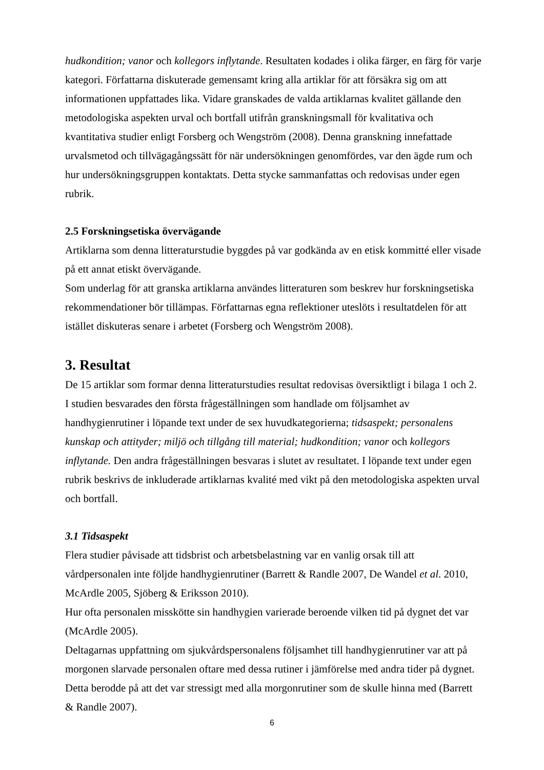hudkondition; vanor och kollegors inflytande. Resultaten kodades i olika färger, en färg för varje kategori. Författarna diskuterade gemensamt kring alla artiklar för att försäkra sig om att informationen uppfattades lika. Vidare granskades de valda artiklarnas kvalitet gällande den metodologiska aspekten urval och bortfall utifrån granskningsmall för kvalitativa och kvantitativa studier enligt Forsberg och Wengström (2008). Denna granskning innefattade urvalsmetod och tillvägagångssätt för när undersökningen genomfördes, var den ägde rum och hur undersökningsgruppen kontaktats. Detta stycke sammanfattas och redovisas under egen rubrik.
2.5 Forskningsetiska övervägande
Artiklarna som denna litteraturstudie byggdes på var godkända av en etisk kommitté eller visade på ett annat etiskt övervägande.
Som underlag för att granska artiklarna användes litteraturen som beskrev hur forskningsetiska rekommendationer bör tillämpas. Författarnas egna reflektioner uteslöts i resultatdelen för att istället diskuteras senare i arbetet (Forsberg och Wengström 2008).
3. Resultat
De 15 artiklar som formar denna litteraturstudies resultat redovisas översiktligt i bilaga 1 och 2. I studien besvarades den första frågeställningen som handlade om följsamhet av handhygienrutiner i löpande text under de sex huvudkategorierna; tidsaspekt; personalens kunskap och attityder; miljö och tillgång till material; hudkondition; vanor och kollegors inflytande. Den andra frågeställningen besvaras i slutet av resultatet. I löpande text under egen rubrik beskrivs de inkluderade artiklarnas kvalité med vikt på den metodologiska aspekten urval och bortfall.
3.1 Tidsaspekt
Flera studier påvisade att tidsbrist och arbetsbelastning var en vanlig orsak till att vårdpersonalen inte följde handhygienrutiner (Barrett & Randle 2007, De Wandel et al. 2010, McArdle 2005, Sjöberg & Eriksson 2010).
Hur ofta personalen misskötte sin handhygien varierade beroende vilken tid på dygnet det var (McArdle 2005).
Deltagarnas uppfattning om sjukvårdspersonalens följsamhet till handhygienrutiner var att på morgonen slarvade personalen oftare med dessa rutiner i jämförelse med andra tider på dygnet. Detta berodde på att det var stressigt med alla morgonrutiner som de skulle hinna med (Barrett & Randle 2007).
6